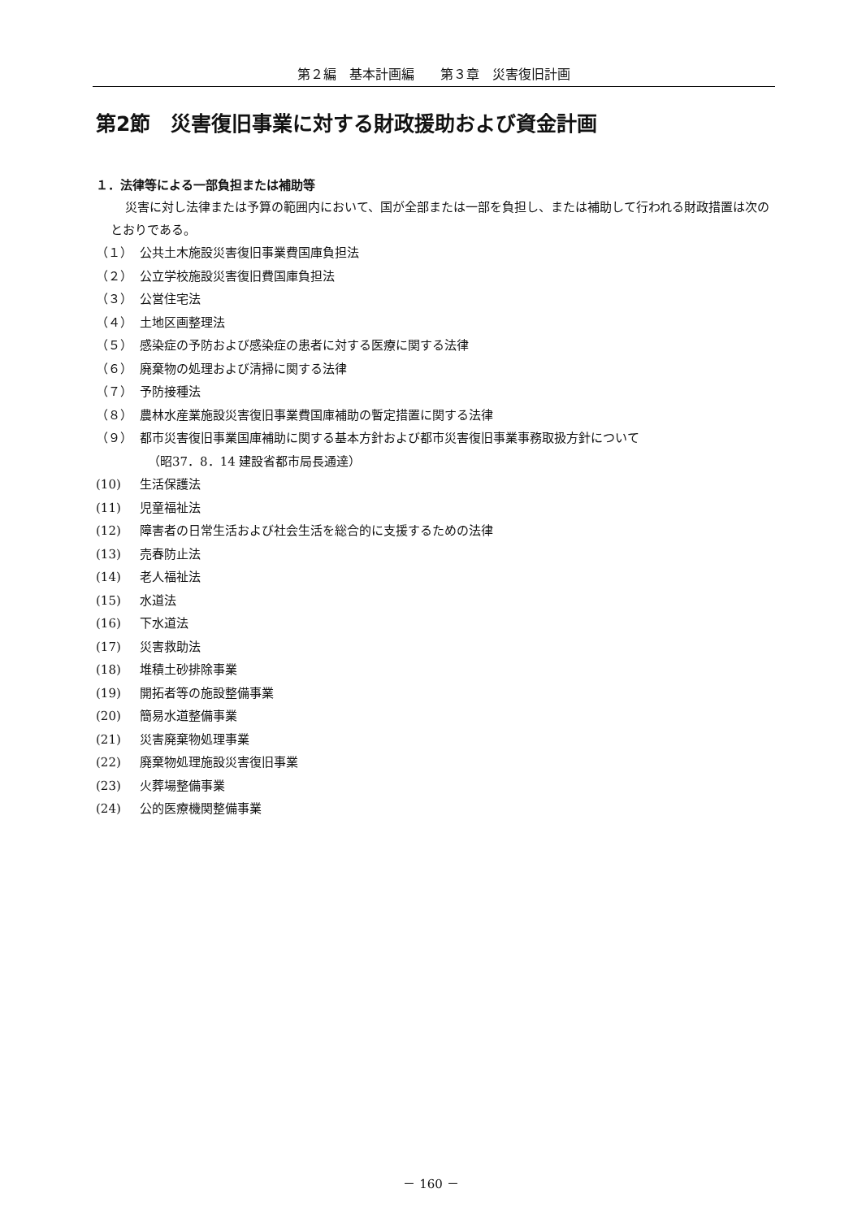第２編　基本計画編　　第３章　災害復旧計画
第2節　災害復旧事業に対する財政援助および資金計画
１．法律等による一部負担または補助等
災害に対し法律または予算の範囲内において、国が全部または一部を負担し、または補助して行われる財政措置は次のとおりである。
（１） 公共土木施設災害復旧事業費国庫負担法
（２） 公立学校施設災害復旧費国庫負担法
（３） 公営住宅法
（４） 土地区画整理法
（５） 感染症の予防および感染症の患者に対する医療に関する法律
（６） 廃棄物の処理および清掃に関する法律
（７） 予防接種法
（８） 農林水産業施設災害復旧事業費国庫補助の暫定措置に関する法律
（９） 都市災害復旧事業国庫補助に関する基本方針および都市災害復旧事業事務取扱方針について
（昭37．8．14 建設省都市局長通達）
(10) 生活保護法
(11) 児童福祉法
(12) 障害者の日常生活および社会生活を総合的に支援するための法律
(13) 売春防止法
(14) 老人福祉法
(15) 水道法
(16) 下水道法
(17) 災害救助法
(18) 堆積土砂排除事業
(19) 開拓者等の施設整備事業
(20) 簡易水道整備事業
(21) 災害廃棄物処理事業
(22) 廃棄物処理施設災害復旧事業
(23) 火葬場整備事業
(24) 公的医療機関整備事業
－ 160 －